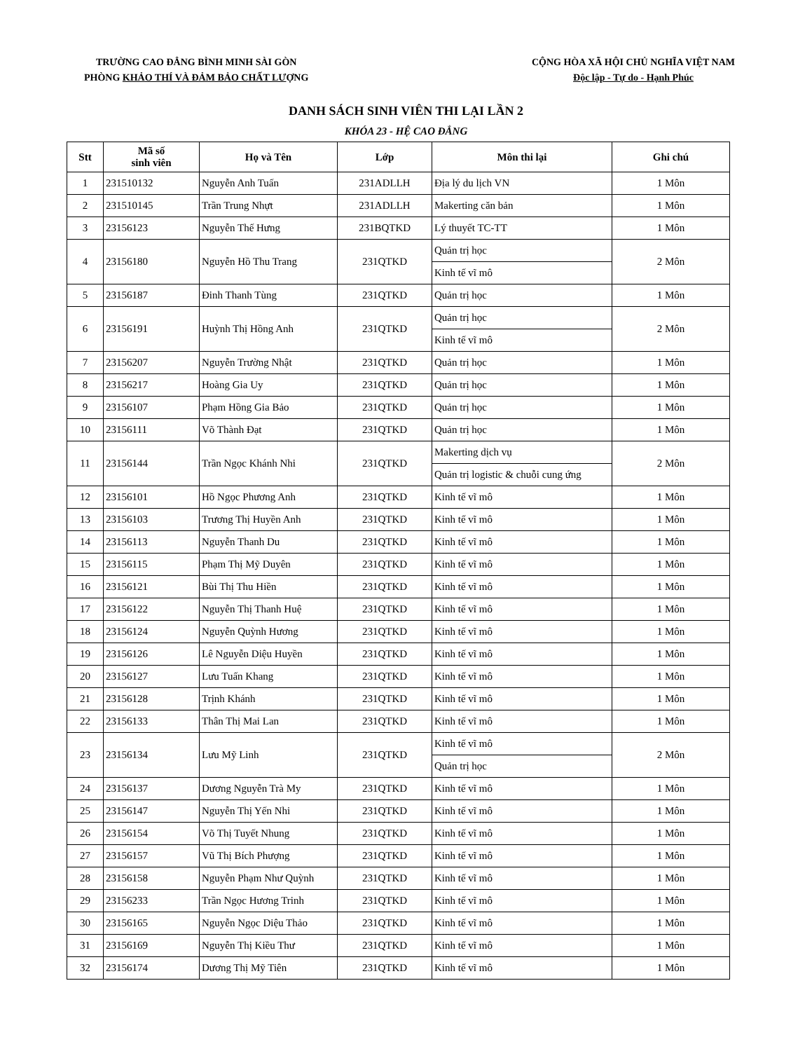TRƯỜNG CAO ĐẲNG BÌNH MINH SÀI GÒN
PHÒNG KHẢO THÍ VÀ ĐẢM BẢO CHẤT LƯỢNG
CỘNG HÒA XÃ HỘI CHỦ NGHĨA VIỆT NAM
Độc lập - Tự do - Hạnh Phúc
DANH SÁCH SINH VIÊN THI LẠI LẦN 2
KHÓA 23 - HỆ CAO ĐẲNG
| Stt | Mã số sinh viên | Họ và Tên | Lớp | Môn thi lại | Ghi chú |
| --- | --- | --- | --- | --- | --- |
| 1 | 231510132 | Nguyễn Anh Tuấn | 231ADLLH | Địa lý du lịch VN | 1 Môn |
| 2 | 231510145 | Trần Trung Nhựt | 231ADLLH | Makerting căn bản | 1 Môn |
| 3 | 23156123 | Nguyễn Thế Hưng | 231BQTKD | Lý thuyết TC-TT | 1 Môn |
| 4 | 23156180 | Nguyễn Hồ Thu Trang | 231QTKD | Quản trị học | 2 Môn |
| | | | | Kinh tế vĩ mô | |
| 5 | 23156187 | Đinh Thanh Tùng | 231QTKD | Quản trị học | 1 Môn |
| 6 | 23156191 | Huỳnh Thị Hồng Anh | 231QTKD | Quản trị học | 2 Môn |
| | | | | Kinh tế vĩ mô | |
| 7 | 23156207 | Nguyễn Trường Nhật | 231QTKD | Quản trị học | 1 Môn |
| 8 | 23156217 | Hoàng Gia Uy | 231QTKD | Quản trị học | 1 Môn |
| 9 | 23156107 | Phạm Hồng Gia Bảo | 231QTKD | Quản trị học | 1 Môn |
| 10 | 23156111 | Võ Thành Đạt | 231QTKD | Quản trị học | 1 Môn |
| 11 | 23156144 | Trần Ngọc Khánh Nhi | 231QTKD | Makerting dịch vụ | 2 Môn |
| | | | | Quản trị logistic & chuỗi cung ứng | |
| 12 | 23156101 | Hồ Ngọc Phương Anh | 231QTKD | Kinh tế vĩ mô | 1 Môn |
| 13 | 23156103 | Trương Thị Huyền Anh | 231QTKD | Kinh tế vĩ mô | 1 Môn |
| 14 | 23156113 | Nguyễn Thanh Du | 231QTKD | Kinh tế vĩ mô | 1 Môn |
| 15 | 23156115 | Phạm Thị Mỹ Duyên | 231QTKD | Kinh tế vĩ mô | 1 Môn |
| 16 | 23156121 | Bùi Thị Thu Hiền | 231QTKD | Kinh tế vĩ mô | 1 Môn |
| 17 | 23156122 | Nguyễn Thị Thanh Huệ | 231QTKD | Kinh tế vĩ mô | 1 Môn |
| 18 | 23156124 | Nguyễn Quỳnh Hương | 231QTKD | Kinh tế vĩ mô | 1 Môn |
| 19 | 23156126 | Lê Nguyễn Diệu Huyền | 231QTKD | Kinh tế vĩ mô | 1 Môn |
| 20 | 23156127 | Lưu Tuấn Khang | 231QTKD | Kinh tế vĩ mô | 1 Môn |
| 21 | 23156128 | Trịnh Khánh | 231QTKD | Kinh tế vĩ mô | 1 Môn |
| 22 | 23156133 | Thân Thị Mai Lan | 231QTKD | Kinh tế vĩ mô | 1 Môn |
| 23 | 23156134 | Lưu Mỹ Linh | 231QTKD | Kinh tế vĩ mô | 2 Môn |
| | | | | Quản trị học | |
| 24 | 23156137 | Dương Nguyễn Trà My | 231QTKD | Kinh tế vĩ mô | 1 Môn |
| 25 | 23156147 | Nguyễn Thị Yến Nhi | 231QTKD | Kinh tế vĩ mô | 1 Môn |
| 26 | 23156154 | Võ Thị Tuyết Nhung | 231QTKD | Kinh tế vĩ mô | 1 Môn |
| 27 | 23156157 | Vũ Thị Bích Phượng | 231QTKD | Kinh tế vĩ mô | 1 Môn |
| 28 | 23156158 | Nguyễn Phạm Như Quỳnh | 231QTKD | Kinh tế vĩ mô | 1 Môn |
| 29 | 23156233 | Trần Ngọc Hương Trinh | 231QTKD | Kinh tế vĩ mô | 1 Môn |
| 30 | 23156165 | Nguyễn Ngọc Diệu Thảo | 231QTKD | Kinh tế vĩ mô | 1 Môn |
| 31 | 23156169 | Nguyễn Thị Kiều Thư | 231QTKD | Kinh tế vĩ mô | 1 Môn |
| 32 | 23156174 | Dương Thị Mỹ Tiên | 231QTKD | Kinh tế vĩ mô | 1 Môn |